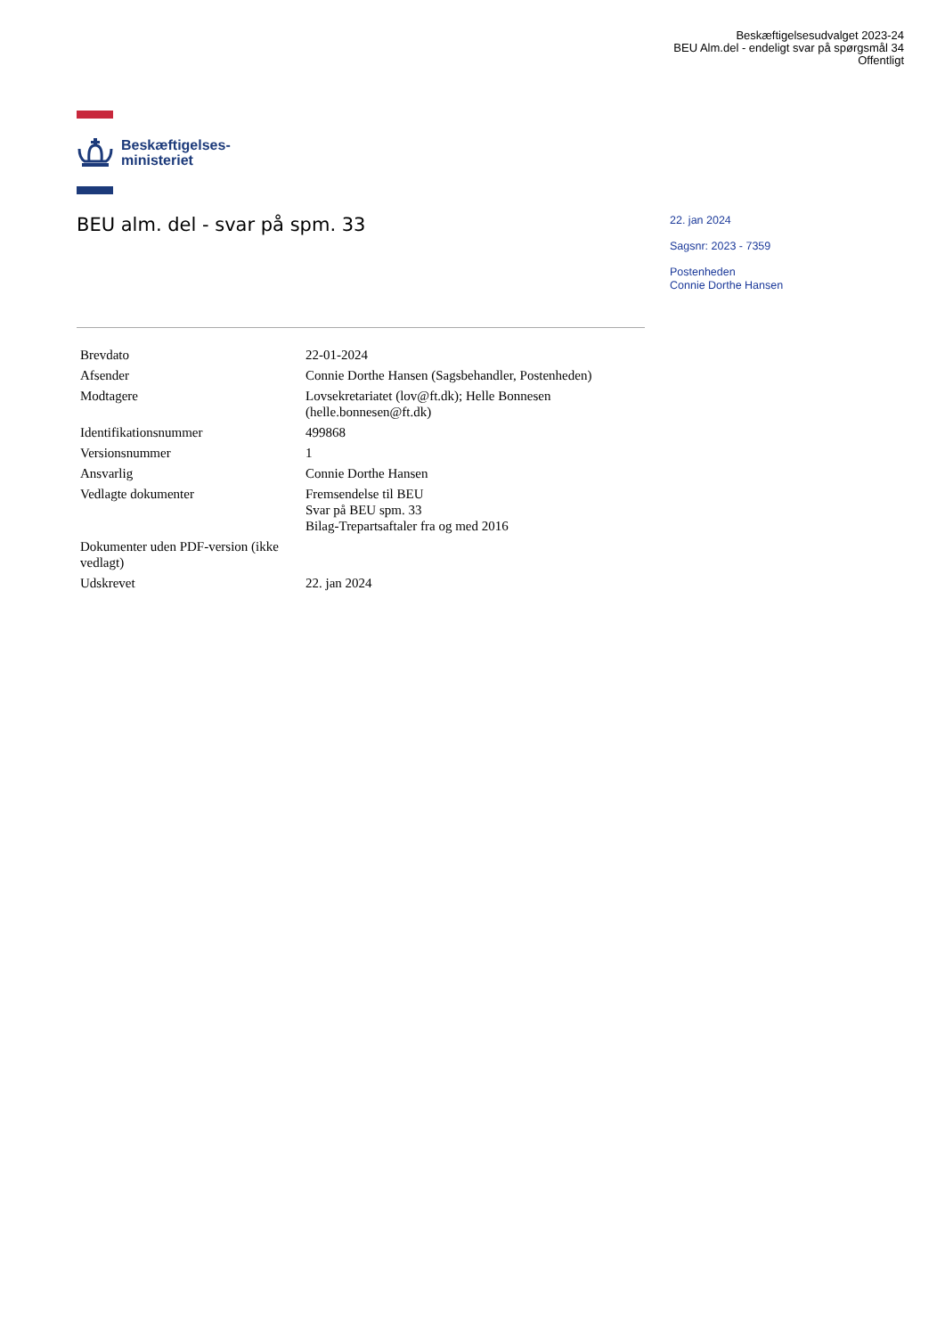Beskæftigelsesudvalget 2023-24
BEU Alm.del - endeligt svar på spørgsmål 34
Offentligt
Beskæftigelses-
ministeriet
BEU alm. del - svar på spm. 33
22. jan 2024
Sagsnr: 2023 - 7359
Postenheden
Connie Dorthe Hansen
| Brevdato | 22-01-2024 |
| Afsender | Connie Dorthe Hansen (Sagsbehandler, Postenheden) |
| Modtagere | Lovsekretariatet (lov@ft.dk); Helle Bonnesen (helle.bonnesen@ft.dk) |
| Identifikationsnummer | 499868 |
| Versionsnummer | 1 |
| Ansvarlig | Connie Dorthe Hansen |
| Vedlagte dokumenter | Fremsendelse til BEU Svar på BEU spm. 33 Bilag-Trepartsaftaler fra og med 2016 |
| Dokumenter uden PDF-version (ikke vedlagt) | |
| Udskrevet | 22. jan 2024 |